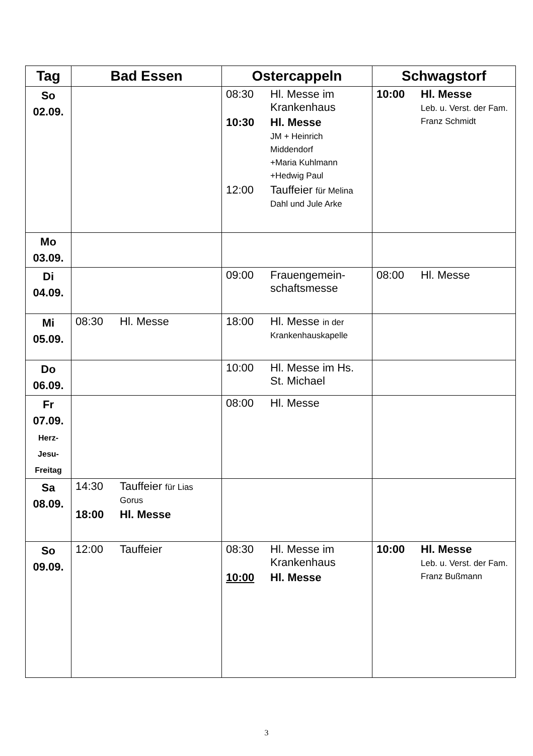| Tag | Bad Essen | Ostercappeln | Schwagstorf |
| --- | --- | --- | --- |
| So 02.09. | | 08:30 Hl. Messe im Krankenhaus 10:30 Hl. Messe JM + Heinrich Middendorf +Maria Kuhlmann +Hedwig Paul 12:00 Tauffeier für Melina Dahl und Jule Arke | 10:00 Hl. Messe Leb. u. Verst. der Fam. Franz Schmidt |
| Mo 03.09. | | | |
| Di 04.09. | | 09:00 Frauengemein-schaftsmesse | 08:00 Hl. Messe |
| Mi 05.09. | 08:30 Hl. Messe | 18:00 Hl. Messe in der Krankenhauskapelle | |
| Do 06.09. | | 10:00 Hl. Messe im Hs. St. Michael | |
| Fr 07.09. Herz- Jesu- Freitag | | 08:00 Hl. Messe | |
| Sa 08.09. | 14:30 Tauffeier für Lias Gorus 18:00 Hl. Messe | | |
| So 09.09. | 12:00 Tauffeier | 08:30 Hl. Messe im Krankenhaus 10:00 Hl. Messe | 10:00 Hl. Messe Leb. u. Verst. der Fam. Franz Bußmann |
3